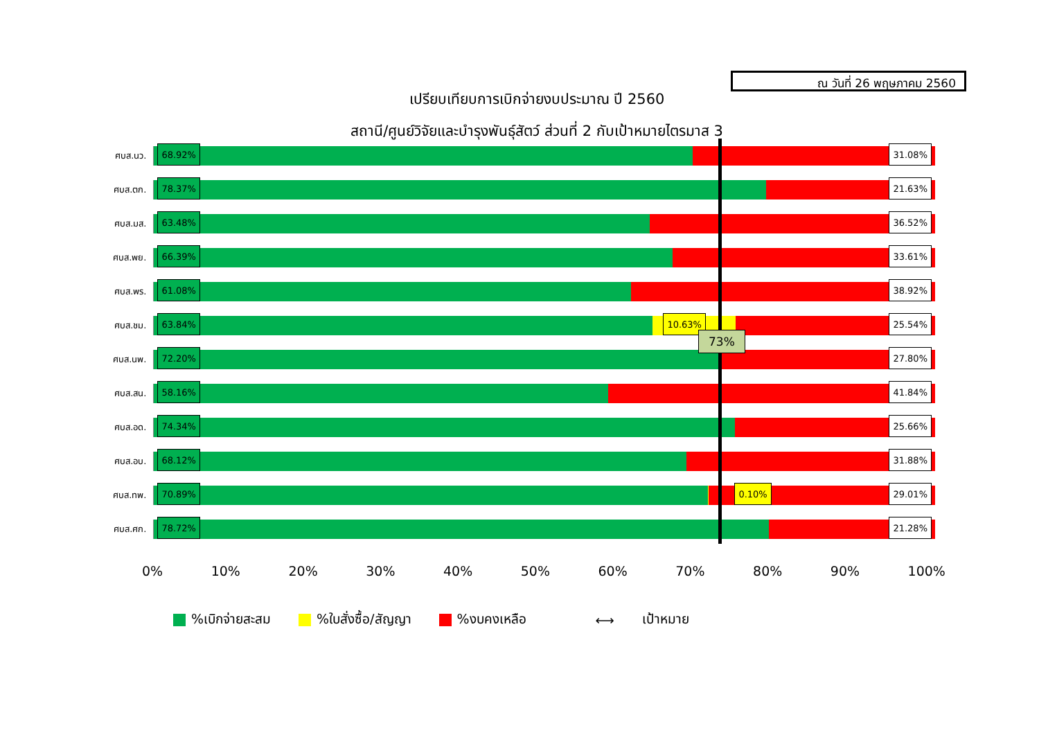ณ วันที่ 26 พฤษภาคม 2560
เปรียบเทียบการเบิกจ่ายงบประมาณ ปี 2560
สถานี/ศูนย์วิจัยและบำรุงพันธุ์สัตว์ ส่วนที่ 2 กับเป้าหมายไตรมาส 3
ศบส.นว.
68.92% 31.08%
ศบส.ตก.
78.37% 21.63%
ศบส.มส.
63.48% 36.52%
ศบส.พย.
66.39% 33.61%
ศบส.พร.
61.08% 38.92%
ศบส.ชม.
63.84% 10.63% 25.54%
ศบส.นพ.
72.20% 27.80%
ศบส.สน.
58.16% 41.84%
ศบส.อด.
74.34% 25.66%
ศบส.อบ.
68.12% 31.88%
ศบส.ทพ.
70.89% 0.10% 29.01%
ศบส.ศก.
78.72% 21.28%
0% 10% 20% 30% 40% 50% 60% 70% 80% 90% 100%
73%
%เบิกจ่ายสะสม %ใบสั่งซื้อ/สัญญา %งบคงเหลือ ⟷ เป้าหมาย